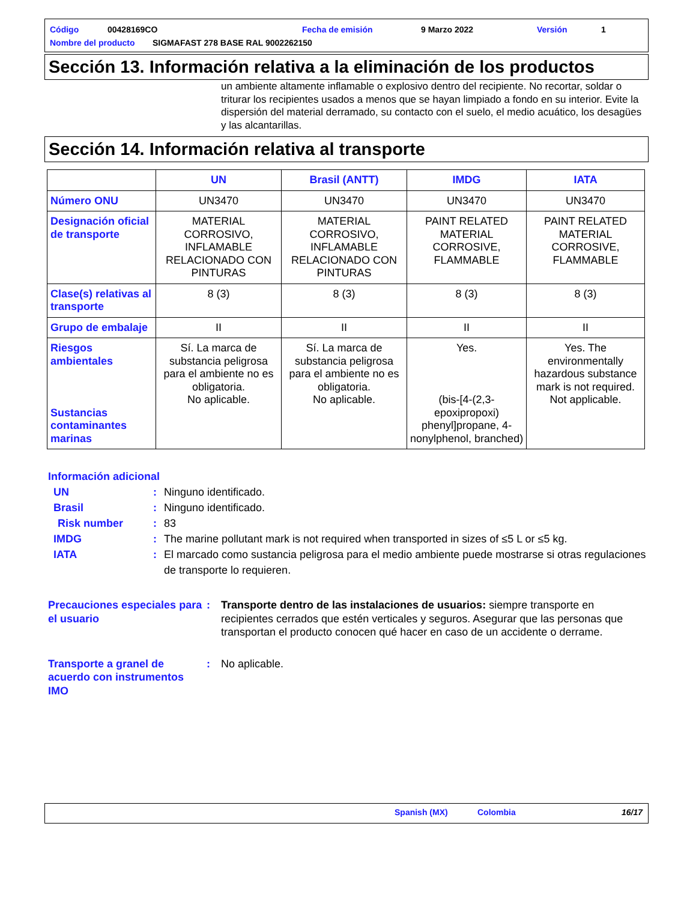Código 00428169CO Fecha de emisión 9 Marzo 2022 Versión 1
Nombre del producto SIGMAFAST 278 BASE RAL 9002262150
Sección 13. Información relativa a la eliminación de los productos
un ambiente altamente inflamable o explosivo dentro del recipiente. No recortar, soldar o triturar los recipientes usados a menos que se hayan limpiado a fondo en su interior. Evite la dispersión del material derramado, su contacto con el suelo, el medio acuático, los desagües y las alcantarillas.
Sección 14. Información relativa al transporte
| | UN | Brasil (ANTT) | IMDG | IATA |
| --- | --- | --- | --- | --- |
| Número ONU | UN3470 | UN3470 | UN3470 | UN3470 |
| Designación oficial de transporte | MATERIAL CORROSIVO, INFLAMABLE RELACIONADO CON PINTURAS | MATERIAL CORROSIVO, INFLAMABLE RELACIONADO CON PINTURAS | PAINT RELATED MATERIAL CORROSIVE, FLAMMABLE | PAINT RELATED MATERIAL CORROSIVE, FLAMMABLE |
| Clase(s) relativas al transporte | 8 (3) | 8 (3) | 8 (3) | 8 (3) |
| Grupo de embalaje | II | II | II | II |
| Riesgos ambientales Sustancias contaminantes marinas | Sí. La marca de substancia peligrosa para el ambiente no es obligatoria. No aplicable. | Sí. La marca de substancia peligrosa para el ambiente no es obligatoria. No aplicable. | Yes. (bis-[4-(2,3-epoxipropoxi) phenyl]propane, 4-nonylphenol, branched) | Yes. The environmentally hazardous substance mark is not required. Not applicable. |
Información adicional
UN: Ninguno identificado.
Brasil: Ninguno identificado.
Risk number: 83
IMDG: The marine pollutant mark is not required when transported in sizes of ≤5 L or ≤5 kg.
IATA: El marcado como sustancia peligrosa para el medio ambiente puede mostrarse si otras regulaciones de transporte lo requieren.
Precauciones especiales para el usuario: Transporte dentro de las instalaciones de usuarios: siempre transporte en recipientes cerrados que estén verticales y seguros. Asegurar que las personas que transportan el producto conocen qué hacer en caso de un accidente o derrame.
Transporte a granel de acuerdo con instrumentos IMO: No aplicable.
Spanish (MX) Colombia 16/17